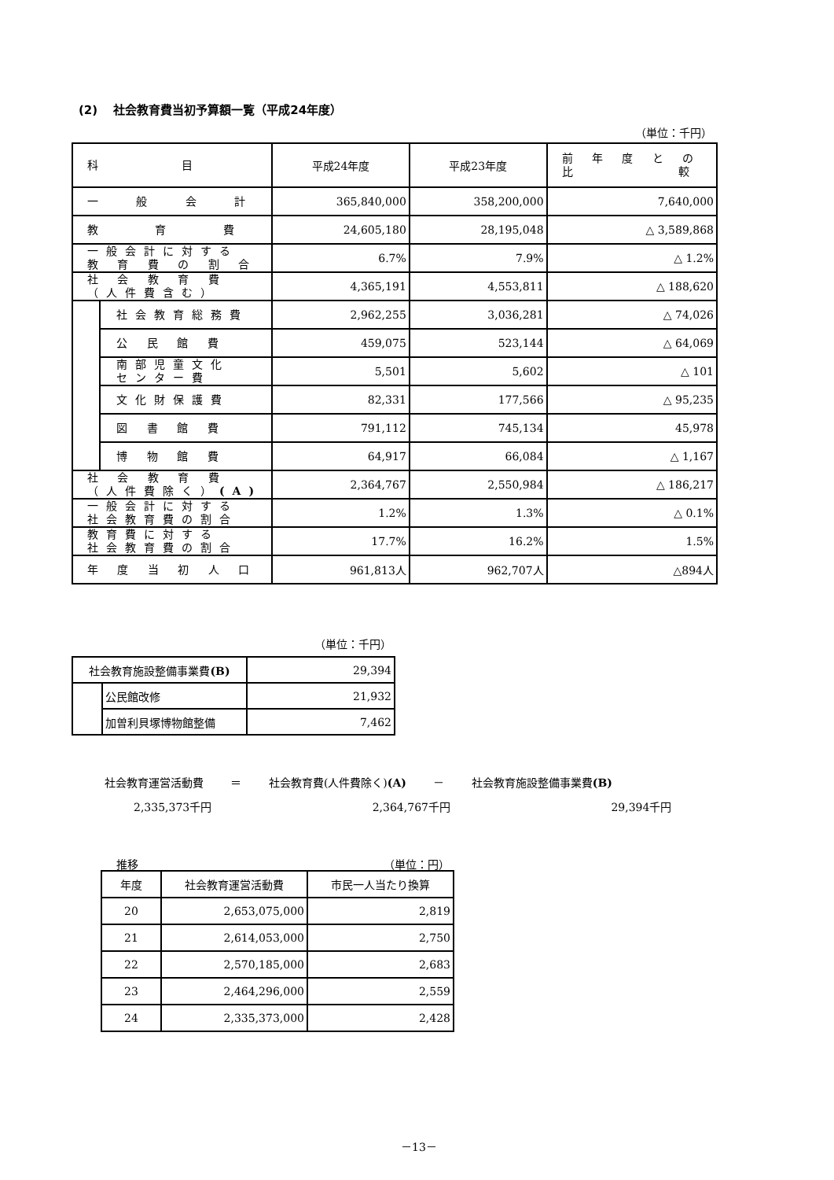(2)　 社会教育費当初予算額一覧（平成24年度）
（単位：千円）
| 科 目 | | 平成24年度 | 平成23年度 | 前 年 度 と の 比 較 |
| 一 般 会 計 | | 365,840,000 | 358,200,000 | 7,640,000 |
| 教 育 費 | | 24,605,180 | 28,195,048 | △ 3,589,868 |
| 一般会計に対する 教 育 費 の 割 合 | | 6.7% | 7.9% | △ 1.2% |
| 社 会 教 育 費 （人件費含む） | | 4,365,191 | 4,553,811 | △ 188,620 |
| | 社会教育総務費 | 2,962,255 | 3,036,281 | △ 74,026 |
| | 公 民 館 費 | 459,075 | 523,144 | △ 64,069 |
| | 南部児童文化 センター費 | 5,501 | 5,602 | △ 101 |
| | 文化財保護費 | 82,331 | 177,566 | △ 95,235 |
| | 図 書 館 費 | 791,112 | 745,134 | 45,978 |
| | 博 物 館 費 | 64,917 | 66,084 | △ 1,167 |
| 社 会 教 育 費 （人件費除く） (A) | | 2,364,767 | 2,550,984 | △ 186,217 |
| 一般会計に対する 社会教育費の割合 | | 1.2% | 1.3% | △ 0.1% |
| 教育費に対する 社会教育費の割合 | | 17.7% | 16.2% | 1.5% |
| 年 度 当 初 人 口 | | 961,813人 | 962,707人 | △894人 |
（単位：千円）
| 社会教育施設整備事業費 (B) | | 29,394 |
| | 公民館改修 | 21,932 |
| | 加曽利貝塚博物館整備 | 7,462 |
社会教育運営活動費 ＝ 社会教育費(人件費除く)(A) － 社会教育施設整備事業費(B)
2,335,373千円 2,364,767千円 29,394千円
推移 （単位：円）
| 年度 | 社会教育運営活動費 | 市民一人当たり換算 |
| --- | --- | --- |
| 20 | 2,653,075,000 | 2,819 |
| 21 | 2,614,053,000 | 2,750 |
| 22 | 2,570,185,000 | 2,683 |
| 23 | 2,464,296,000 | 2,559 |
| 24 | 2,335,373,000 | 2,428 |
－13－